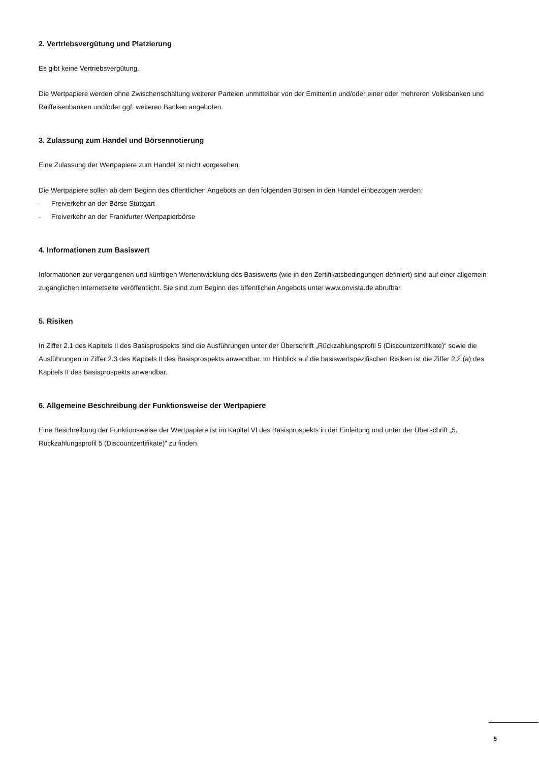2. Vertriebsvergütung und Platzierung
Es gibt keine Vertriebsvergütung.
Die Wertpapiere werden ohne Zwischenschaltung weiterer Parteien unmittelbar von der Emittentin und/oder einer oder mehreren Volksbanken und Raiffeisenbanken und/oder ggf. weiteren Banken angeboten.
3. Zulassung zum Handel und Börsennotierung
Eine Zulassung der Wertpapiere zum Handel ist nicht vorgesehen.
Die Wertpapiere sollen ab dem Beginn des öffentlichen Angebots an den folgenden Börsen in den Handel einbezogen werden:
- Freiverkehr an der Börse Stuttgart
- Freiverkehr an der Frankfurter Wertpapierbörse
4. Informationen zum Basiswert
Informationen zur vergangenen und künftigen Wertentwicklung des Basiswerts (wie in den Zertifikatsbedingungen definiert) sind auf einer allgemein zugänglichen Internetseite veröffentlicht. Sie sind zum Beginn des öffentlichen Angebots unter www.onvista.de abrufbar.
5. Risiken
In Ziffer 2.1 des Kapitels II des Basisprospekts sind die Ausführungen unter der Überschrift „Rückzahlungsprofil 5 (Discountzertifikate)“ sowie die Ausführungen in Ziffer 2.3 des Kapitels II des Basisprospekts anwendbar. Im Hinblick auf die basiswertspezifischen Risiken ist die Ziffer 2.2 (a) des Kapitels II des Basisprospekts anwendbar.
6. Allgemeine Beschreibung der Funktionsweise der Wertpapiere
Eine Beschreibung der Funktionsweise der Wertpapiere ist im Kapitel VI des Basisprospekts in der Einleitung und unter der Überschrift „5. Rückzahlungsprofil 5 (Discountzertifikate)“ zu finden.
5